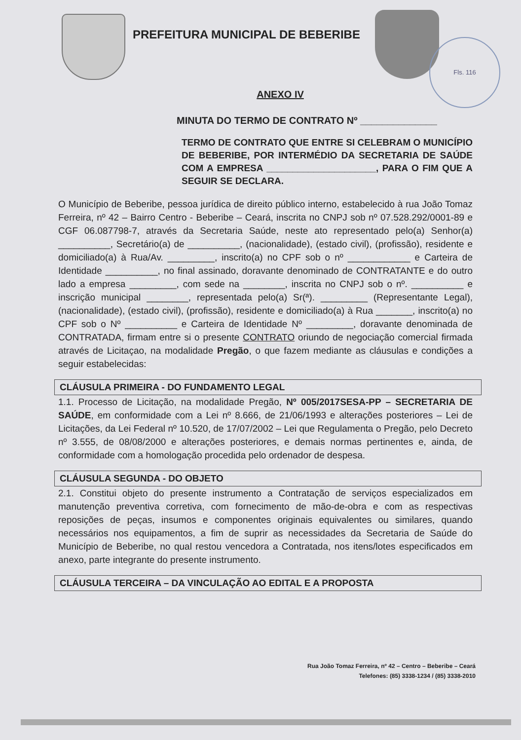PREFEITURA MUNICIPAL DE BEBERIBE
Fls. 116
ANEXO IV
MINUTA DO TERMO DE CONTRATO Nº ______________
TERMO DE CONTRATO QUE ENTRE SI CELEBRAM O MUNICÍPIO DE BEBERIBE, POR INTERMÉDIO DA SECRETARIA DE SAÚDE COM A EMPRESA _____________________, PARA O FIM QUE A SEGUIR SE DECLARA.
O Município de Beberibe, pessoa jurídica de direito público interno, estabelecido à rua João Tomaz Ferreira, nº 42 – Bairro Centro - Beberibe – Ceará, inscrita no CNPJ sob nº 07.528.292/0001-89 e CGF 06.087798-7, através da Secretaria Saúde, neste ato representado pelo(a) Senhor(a) __________, Secretário(a) de __________, (nacionalidade), (estado civil), (profissão), residente e domiciliado(a) à Rua/Av. _________, inscrito(a) no CPF sob o nº ____________ e Carteira de Identidade __________, no final assinado, doravante denominado de CONTRATANTE e do outro lado a empresa _________, com sede na ________, inscrita no CNPJ sob o nº. __________ e inscrição municipal ________, representada pelo(a) Sr(ª). _________ (Representante Legal), (nacionalidade), (estado civil), (profissão), residente e domiciliado(a) à Rua _______, inscrito(a) no CPF sob o Nº __________ e Carteira de Identidade Nº _________, doravante denominada de CONTRATADA, firmam entre si o presente CONTRATO oriundo de negociação comercial firmada através de Licitaçao, na modalidade Pregão, o que fazem mediante as cláusulas e condições a seguir estabelecidas:
CLÁUSULA PRIMEIRA - DO FUNDAMENTO LEGAL
1.1. Processo de Licitação, na modalidade Pregão, Nº 005/2017SESA-PP – SECRETARIA DE SAÚDE, em conformidade com a Lei nº 8.666, de 21/06/1993 e alterações posteriores – Lei de Licitações, da Lei Federal nº 10.520, de 17/07/2002 – Lei que Regulamenta o Pregão, pelo Decreto nº 3.555, de 08/08/2000 e alterações posteriores, e demais normas pertinentes e, ainda, de conformidade com a homologação procedida pelo ordenador de despesa.
CLÁUSULA SEGUNDA - DO OBJETO
2.1. Constitui objeto do presente instrumento a Contratação de serviços especializados em manutenção preventiva corretiva, com fornecimento de mão-de-obra e com as respectivas reposições de peças, insumos e componentes originais equivalentes ou similares, quando necessários nos equipamentos, a fim de suprir as necessidades da Secretaria de Saúde do Município de Beberibe, no qual restou vencedora a Contratada, nos itens/lotes especificados em anexo, parte integrante do presente instrumento.
CLÁUSULA TERCEIRA – DA VINCULAÇÃO AO EDITAL E A PROPOSTA
Rua João Tomaz Ferreira, nº 42 – Centro – Beberibe – Ceará
Telefones: (85) 3338-1234 / (85) 3338-2010